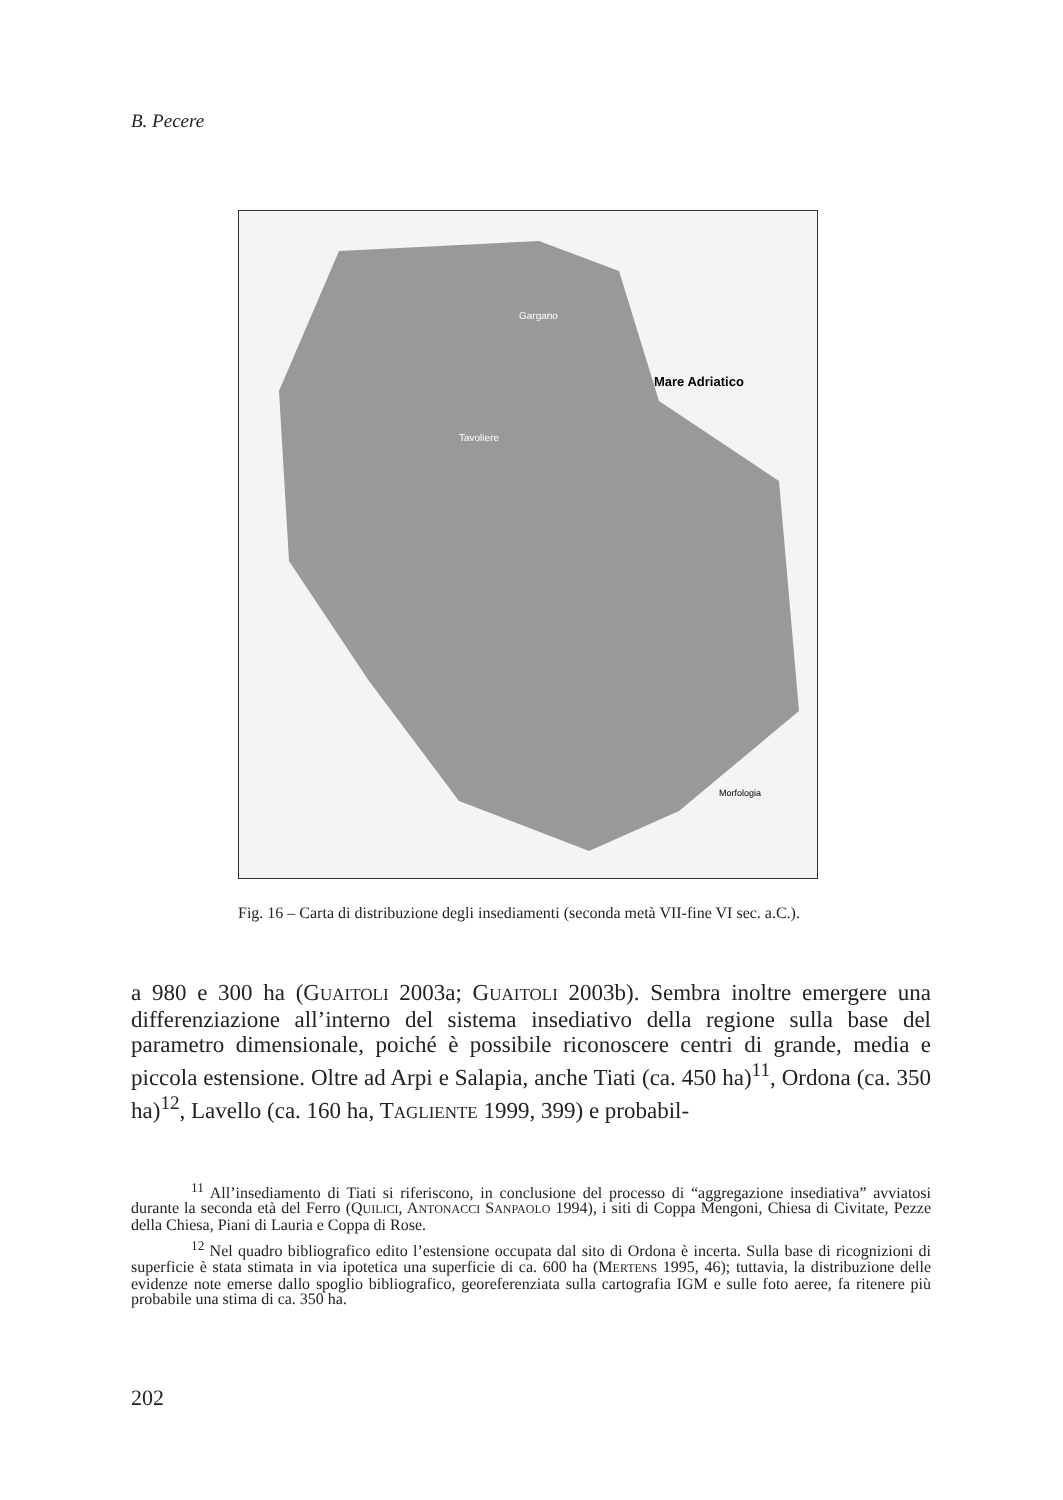B. Pecere
Mare Adriatico
Gargano
Tavoliere
Morfologia
Fig. 16 – Carta di distribuzione degli insediamenti (seconda metà VII-fine VI sec. a.C.).
a 980 e 300 ha (GUAITOLI 2003a; GUAITOLI 2003b). Sembra inoltre emergere una differenziazione all’interno del sistema insediativo della regione sulla base del parametro dimensionale, poiché è possibile riconoscere centri di grande, media e piccola estensione. Oltre ad Arpi e Salapia, anche Tiati (ca. 450 ha)<sup>11</sup>, Ordona (ca. 350 ha)<sup>12</sup>, Lavello (ca. 160 ha, TAGLIENTE 1999, 399) e probabil-
<sup>11</sup> All’insediamento di Tiati si riferiscono, in conclusione del processo di “aggregazione insediativa” avviatosi durante la seconda età del Ferro (QUILICI, ANTONACCI SANPAOLO 1994), i siti di Coppa Mengoni, Chiesa di Civitate, Pezze della Chiesa, Piani di Lauria e Coppa di Rose.
<sup>12</sup> Nel quadro bibliografico edito l’estensione occupata dal sito di Ordona è incerta. Sulla base di ricognizioni di superficie è stata stimata in via ipotetica una superficie di ca. 600 ha (MERTENS 1995, 46); tuttavia, la distribuzione delle evidenze note emerse dallo spoglio bibliografico, georeferenziata sulla cartografia IGM e sulle foto aeree, fa ritenere più probabile una stima di ca. 350 ha.
202